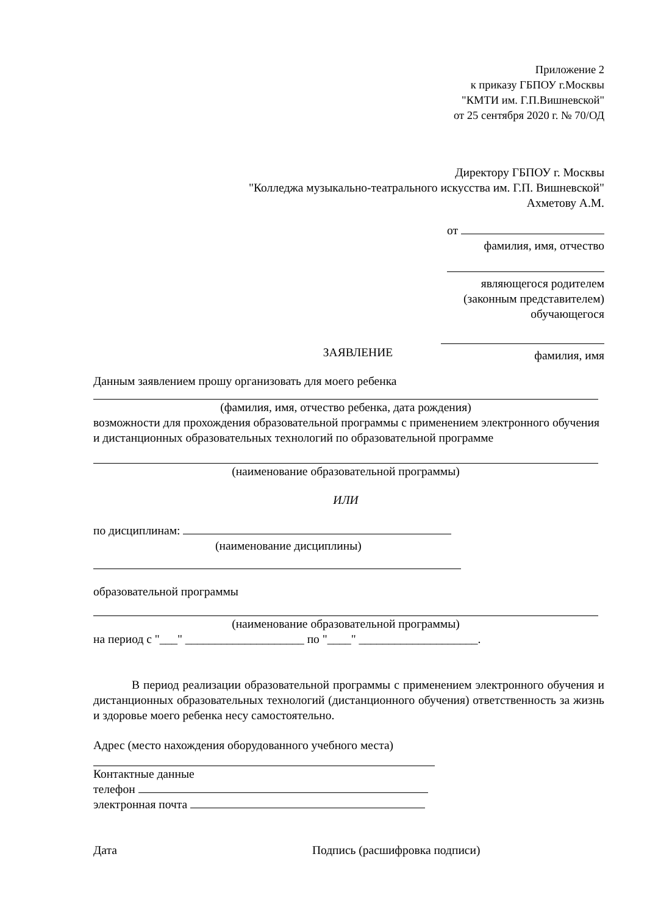Приложение 2
к приказу ГБПОУ г.Москвы
"КМТИ им. Г.П.Вишневской"
от 25 сентября 2020 г. № 70/ОД
Директору ГБПОУ г. Москвы
"Колледжа музыкально-театрального искусства им. Г.П. Вишневской"
Ахметову А.М.
от
фамилия, имя, отчество
являющегося родителем
(законным представителем)
обучающегося
фамилия, имя
ЗАЯВЛЕНИЕ
Данным заявлением прошу организовать для моего ребенка
(фамилия, имя, отчество ребенка, дата рождения)
возможности для прохождения образовательной программы с применением электронного обучения и дистанционных образовательных технологий по образовательной программе
(наименование образовательной программы)
ИЛИ
по дисциплинам:
(наименование дисциплины)
образовательной программы
(наименование образовательной программы)
на период с "___" ____________________ по "____" ____________________.
В период реализации образовательной программы с применением электронного обучения и дистанционных образовательных технологий (дистанционного обучения) ответственность за жизнь и здоровье моего ребенка несу самостоятельно.
Адрес (место нахождения оборудованного учебного места)
Контактные данные
телефон
электронная почта
Дата Подпись (расшифровка подписи)